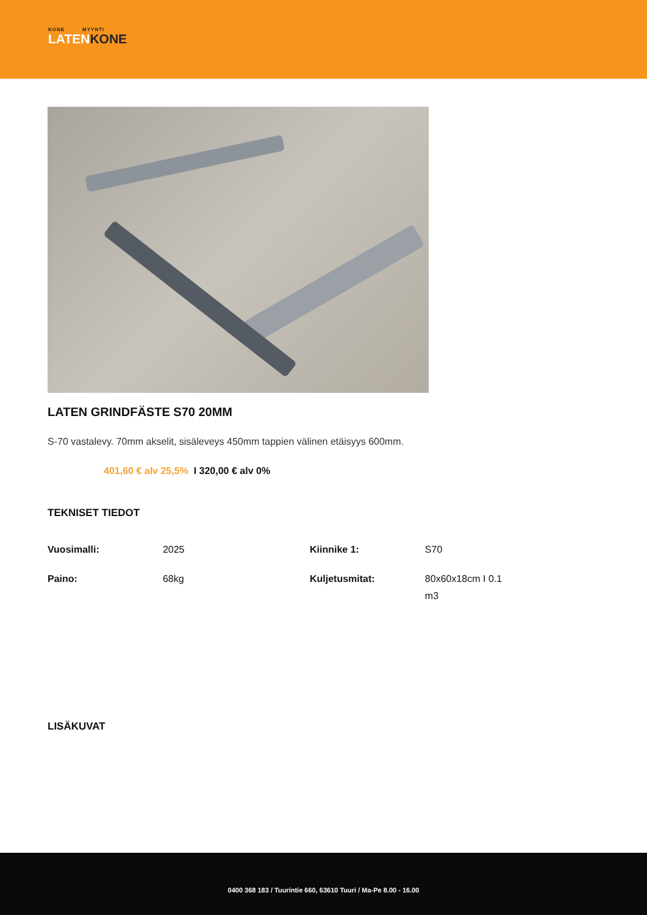KONE MYYNTI
LATENKONE
LATEN GRINDFÄSTE S70 20MM
S-70 vastalevy. 70mm akselit, sisäleveys 450mm tappien välinen etäisyys 600mm.
401,60 € alv 25,5% I 320,00 € alv 0%
TEKNISET TIEDOT
| Vuosimalli: | 2025 | Kiinnike 1: | S70 |
| Paino: | 68kg | Kuljetusmitat: | 80x60x18cm I 0.1 m3 |
LISÄKUVAT
0400 368 183 / Tuurintie 660, 63610 Tuuri / Ma-Pe 8.00 - 16.00